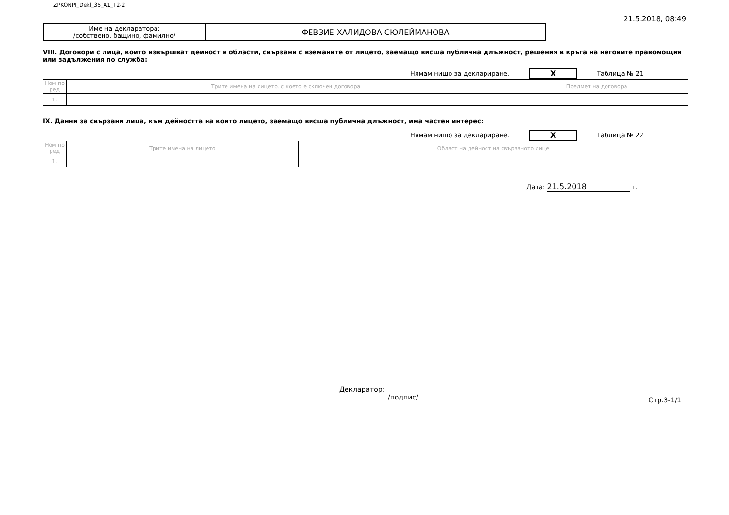ZPKONPI_Dekl_35_A1_T2-2 21.5.2018, 08:49
| Име на декларатора: /собствено, бащино, фамилно/ | ФЕВЗИЕ ХАЛИДОВА СЮЛЕЙМАНОВА |
VIII. Договори с лица, които извършват дейност в области, свързани с вземаните от лицето, заемащо висша публична длъжност, решения в кръга на неговите правомощия или задължения по служба:
Нямам нищо за деклариране. X Таблица № 21
| Ном по ред | Трите имена на лицето, с което е сключен договора | Предмет на договора |
| 1. | | |
IX. Данни за свързани лица, към дейността на които лицето, заемащо висша публична длъжност, има частен интерес:
Нямам нищо за деклариране. X Таблица № 22
| Ном по ред | Трите имена на лицето | Област на дейност на свързаното лице |
| 1. | | |
Дата: 21.5.2018 г.
Декларатор:
/подпис/
Стр.3-1/1